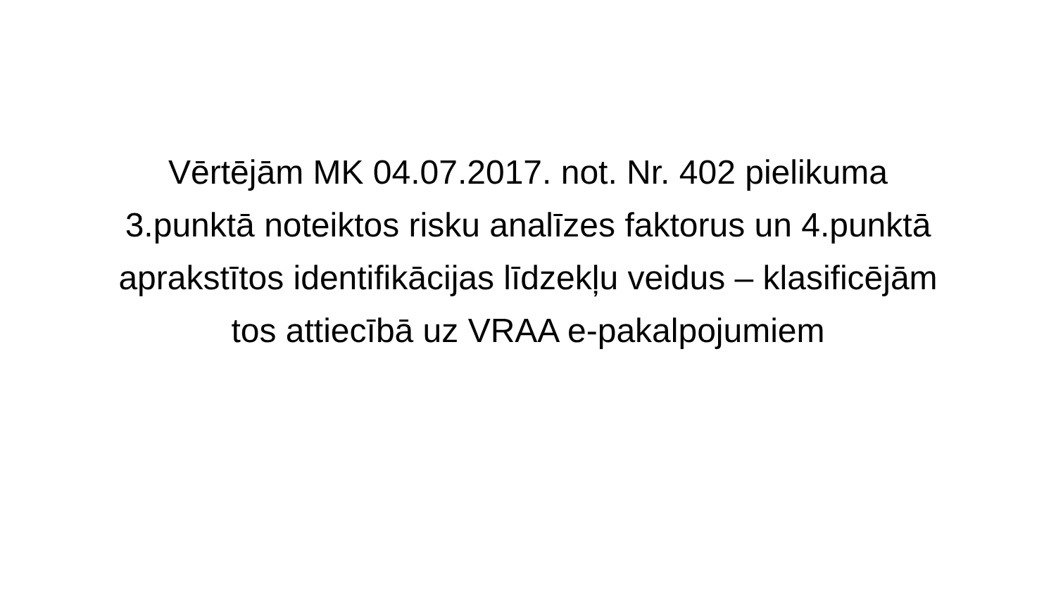Vērtējām MK 04.07.2017. not. Nr. 402 pielikuma
3.punktā noteiktos risku analīzes faktorus un 4.punktā
aprakstītos identifikācijas līdzekļu veidus – klasificējām
tos attiecībā uz VRAA e-pakalpojumiem